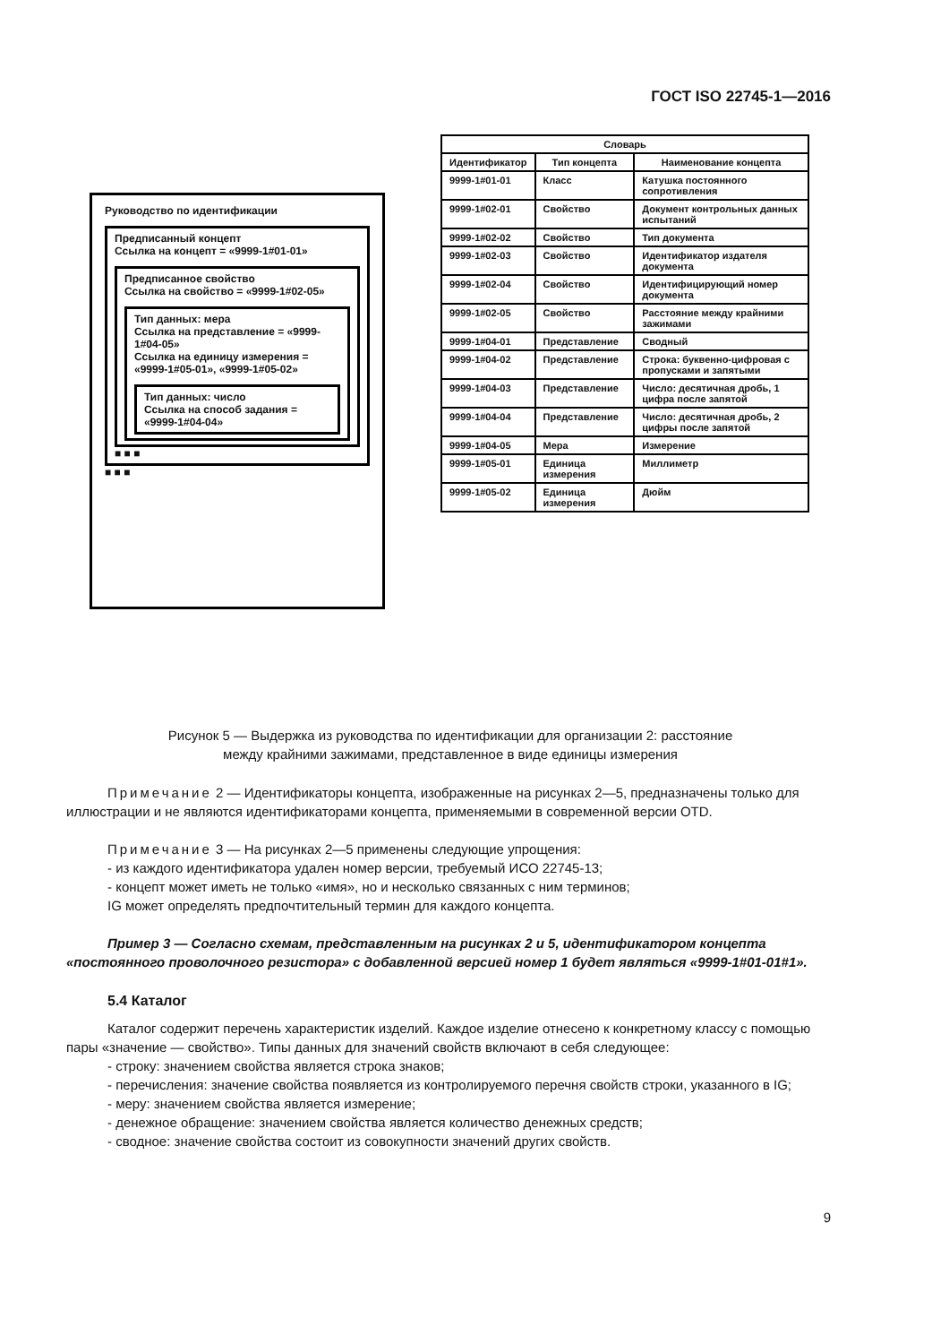ГОСТ ISO 22745-1—2016
Руководство по идентификации
Предписанный концепт
Ссылка на концепт = «9999-1#01-01»
Предписанное свойство
Ссылка на свойство = «9999-1#02-05»
Тип данных: мера
Ссылка на представление = «9999-1#04-05»
Ссылка на единицу измерения = «9999-1#05-01», «9999-1#05-02»
Тип данных: число
Ссылка на способ задания = «9999-1#04-04»
■ ■ ■
■ ■ ■
| Словарь | | |
| --- | --- | --- |
| Идентификатор | Тип концепта | Наименование концепта |
| 9999-1#01-01 | Класс | Катушка постоянного сопротивления |
| 9999-1#02-01 | Свойство | Документ контрольных данных испытаний |
| 9999-1#02-02 | Свойство | Тип документа |
| 9999-1#02-03 | Свойство | Идентификатор издателя документа |
| 9999-1#02-04 | Свойство | Идентифицирующий номер документа |
| 9999-1#02-05 | Свойство | Расстояние между крайними зажимами |
| 9999-1#04-01 | Представление | Сводный |
| 9999-1#04-02 | Представление | Строка: буквенно-цифровая с пропусками и запятыми |
| 9999-1#04-03 | Представление | Число: десятичная дробь, 1 цифра после запятой |
| 9999-1#04-04 | Представление | Число: десятичная дробь, 2 цифры после запятой |
| 9999-1#04-05 | Мера | Измерение |
| 9999-1#05-01 | Единица измерения | Миллиметр |
| 9999-1#05-02 | Единица измерения | Дюйм |
Рисунок 5 — Выдержка из руководства по идентификации для организации 2: расстояние
между крайними зажимами, представленное в виде единицы измерения
Примечание 2 — Идентификаторы концепта, изображенные на рисунках 2—5, предназначены только для иллюстрации и не являются идентификаторами концепта, применяемыми в современной версии OTD.
Примечание 3 — На рисунках 2—5 применены следующие упрощения:
- из каждого идентификатора удален номер версии, требуемый ИСО 22745-13;
- концепт может иметь не только «имя», но и несколько связанных с ним терминов;
IG может определять предпочтительный термин для каждого концепта.
Пример 3 — Согласно схемам, представленным на рисунках 2 и 5, идентификатором концепта «постоянного проволочного резистора» с добавленной версией номер 1 будет являться «9999-1#01-01#1».
5.4 Каталог
Каталог содержит перечень характеристик изделий. Каждое изделие отнесено к конкретному классу с помощью пары «значение — свойство». Типы данных для значений свойств включают в себя следующее:
- строку: значением свойства является строка знаков;
- перечисления: значение свойства появляется из контролируемого перечня свойств строки, указанного в IG;
- меру: значением свойства является измерение;
- денежное обращение: значением свойства является количество денежных средств;
- сводное: значение свойства состоит из совокупности значений других свойств.
9